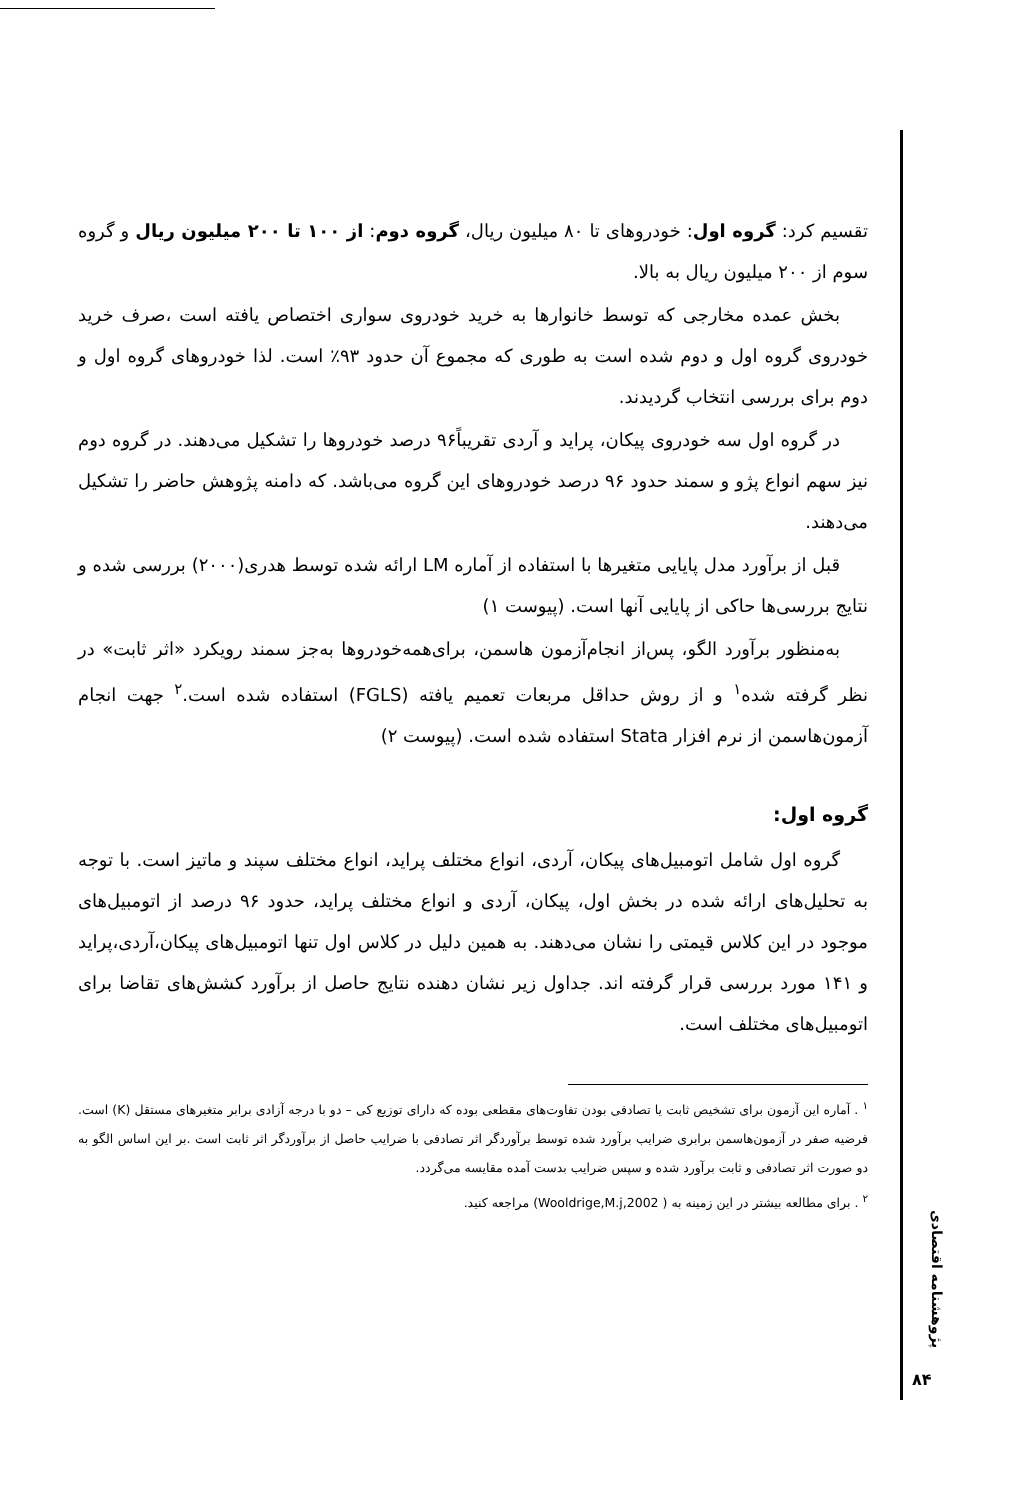تقسیم کرد: گروه اول: خودروهای تا ۸۰ میلیون ریال، گروه دوم: از ۱۰۰ تا ۲۰۰ میلیون ریال و گروه سوم از ۲۰۰ میلیون ریال به بالا.
بخش عمده مخارجی که توسط خانوارها به خرید خودروی سواری اختصاص یافته است ،صرف خرید خودروی گروه اول و دوم شده است به طوری که مجموع آن حدود ۹۳٪ است. لذا خودروهای گروه اول و دوم برای بررسی انتخاب گردیدند.
در گروه اول سه خودروی پیکان، پراید و آردی تقریباً۹۶ درصد خودروها را تشکیل می‌دهند. در گروه دوم نیز سهم انواع پژو و سمند حدود ۹۶ درصد خودروهای این گروه می‌باشد. که دامنه پژوهش حاضر را تشکیل می‌دهند.
قبل از برآورد مدل پایایی متغیرها با استفاده از آماره LM ارائه شده توسط هدری(۲۰۰۰) بررسی شده و نتایج بررسی‌ها حاکی از پایایی آنها است. (پیوست ۱)
به‌منظور برآورد الگو، پس‌از انجام‌آزمون هاسمن، برای‌همه‌خودروها به‌جز سمند رویکرد «اثر ثابت» در نظر گرفته شده<sup>۱</sup> و از روش حداقل مربعات تعمیم یافته (FGLS) استفاده شده است.<sup>۲</sup> جهت انجام آزمون‌هاسمن از نرم افزار Stata استفاده شده است. (پیوست ۲)
گروه اول:
گروه اول شامل اتومبیل‌های پیکان، آردی، انواع مختلف پراید، انواع مختلف سپند و ماتیز است. با توجه به تحلیل‌های ارائه شده در بخش اول، پیکان، آردی و انواع مختلف پراید، حدود ۹۶ درصد از اتومبیل‌های موجود در این کلاس قیمتی را نشان می‌دهند. به همین دلیل در کلاس اول تنها اتومبیل‌های پیکان،آردی،پراید و ۱۴۱ مورد بررسی قرار گرفته اند. جداول زیر نشان دهنده نتایج حاصل از برآورد کشش‌های تقاضا برای اتومبیل‌های مختلف است.
<sup>۱</sup> . آماره این آزمون برای تشخیص ثابت یا تصادفی بودن تفاوت‌های مقطعی بوده که دارای توزیع کی – دو با درجه آزادی برابر متغیرهای مستقل (K) است. فرضیه صفر در آزمون‌هاسمن برابری ضرایب برآورد شده توسط برآوردگر اثر تصادفی با ضرایب حاصل از برآوردگر اثر ثابت است .بر این اساس الگو به دو صورت اثر تصادفی و ثابت برآورد شده و سپس ضرایب بدست آمده مقایسه می‌گردد.
<sup>۲</sup> . برای مطالعه بیشتر در این زمینه به ( Wooldrige,M.j,2002) مراجعه کنید.
پژوهشنامه اقتصادی
۸۴